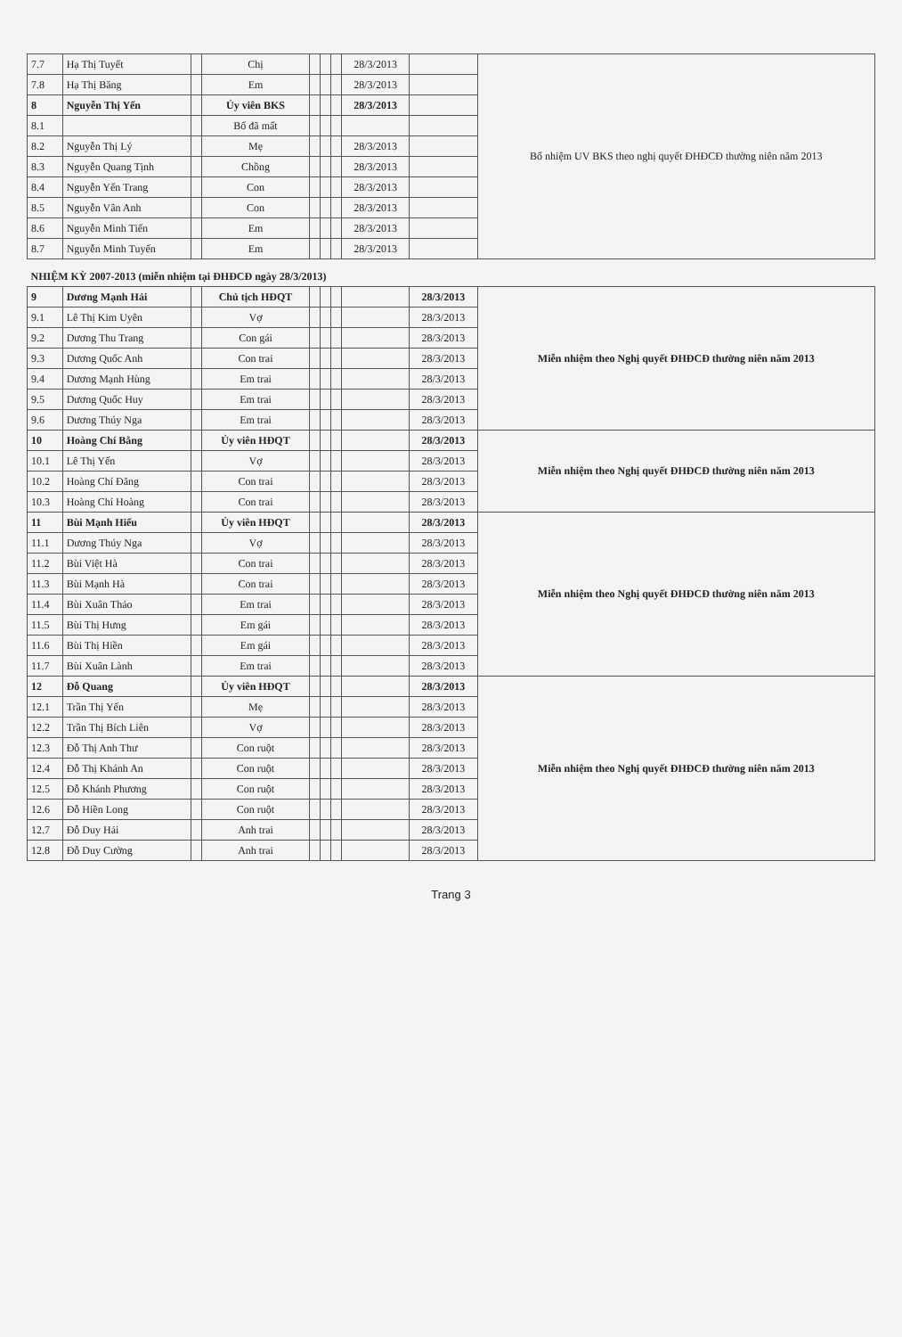| 7.7 | Hạ Thị Tuyết | | Chị | | | | 28/3/2013 | | Bổ nhiệm UV BKS theo nghị quyết ĐHĐCĐ thường niên năm 2013 |
| 7.8 | Hạ Thị Băng | | Em | | | | 28/3/2013 | | |
| 8 | Nguyễn Thị Yến | | Ủy viên BKS | | | | 28/3/2013 | | |
| 8.1 | | | Bố đã mất | | | | | | |
| 8.2 | Nguyễn Thị Lý | | Mẹ | | | | 28/3/2013 | | |
| 8.3 | Nguyễn Quang Tịnh | | Chồng | | | | 28/3/2013 | | |
| 8.4 | Nguyễn Yến Trang | | Con | | | | 28/3/2013 | | |
| 8.5 | Nguyễn Vân Anh | | Con | | | | 28/3/2013 | | |
| 8.6 | Nguyễn Minh Tiến | | Em | | | | 28/3/2013 | | |
| 8.7 | Nguyễn Minh Tuyến | | Em | | | | 28/3/2013 | | |
| NHIỆM KỲ 2007-2013 (miễn nhiệm tại ĐHĐCĐ ngày 28/3/2013) | | | | | | | | | |
| 9 | Dương Mạnh Hải | | Chủ tịch HĐQT | | | | | 28/3/2013 | Miễn nhiệm theo Nghị quyết ĐHĐCĐ thường niên năm 2013 |
| 9.1 | Lê Thị Kim Uyên | | Vợ | | | | | 28/3/2013 | |
| 9.2 | Dương Thu Trang | | Con gái | | | | | 28/3/2013 | |
| 9.3 | Dương Quốc Anh | | Con trai | | | | | 28/3/2013 | |
| 9.4 | Dương Mạnh Hùng | | Em trai | | | | | 28/3/2013 | |
| 9.5 | Dương Quốc Huy | | Em trai | | | | | 28/3/2013 | |
| 9.6 | Dương Thúy Nga | | Em trai | | | | | 28/3/2013 | |
| 10 | Hoàng Chí Bằng | | Ủy viên HĐQT | | | | | 28/3/2013 | Miễn nhiệm theo Nghị quyết ĐHĐCĐ thường niên năm 2013 |
| 10.1 | Lê Thị Yến | | Vợ | | | | | 28/3/2013 | |
| 10.2 | Hoàng Chí Đăng | | Con trai | | | | | 28/3/2013 | |
| 10.3 | Hoàng Chí Hoàng | | Con trai | | | | | 28/3/2013 | |
| 11 | Bùi Mạnh Hiếu | | Ủy viên HĐQT | | | | | 28/3/2013 | Miễn nhiệm theo Nghị quyết ĐHĐCĐ thường niên năm 2013 |
| 11.1 | Dương Thúy Nga | | Vợ | | | | | 28/3/2013 | |
| 11.2 | Bùi Việt Hà | | Con trai | | | | | 28/3/2013 | |
| 11.3 | Bùi Mạnh Hà | | Con trai | | | | | 28/3/2013 | |
| 11.4 | Bùi Xuân Thảo | | Em trai | | | | | 28/3/2013 | |
| 11.5 | Bùi Thị Hưng | | Em gái | | | | | 28/3/2013 | |
| 11.6 | Bùi Thị Hiền | | Em gái | | | | | 28/3/2013 | |
| 11.7 | Bùi Xuân Lành | | Em trai | | | | | 28/3/2013 | |
| 12 | Đỗ Quang | | Ủy viên HĐQT | | | | | 28/3/2013 | Miễn nhiệm theo Nghị quyết ĐHĐCĐ thường niên năm 2013 |
| 12.1 | Trần Thị Yến | | Mẹ | | | | | 28/3/2013 | |
| 12.2 | Trần Thị Bích Liên | | Vợ | | | | | 28/3/2013 | |
| 12.3 | Đỗ Thị Anh Thư | | Con ruột | | | | | 28/3/2013 | |
| 12.4 | Đỗ Thị Khánh An | | Con ruột | | | | | 28/3/2013 | |
| 12.5 | Đỗ Khánh Phương | | Con ruột | | | | | 28/3/2013 | |
| 12.6 | Đỗ Hiền Long | | Con ruột | | | | | 28/3/2013 | |
| 12.7 | Đỗ Duy Hải | | Anh trai | | | | | 28/3/2013 | |
| 12.8 | Đỗ Duy Cường | | Anh trai | | | | | 28/3/2013 | |
Trang 3